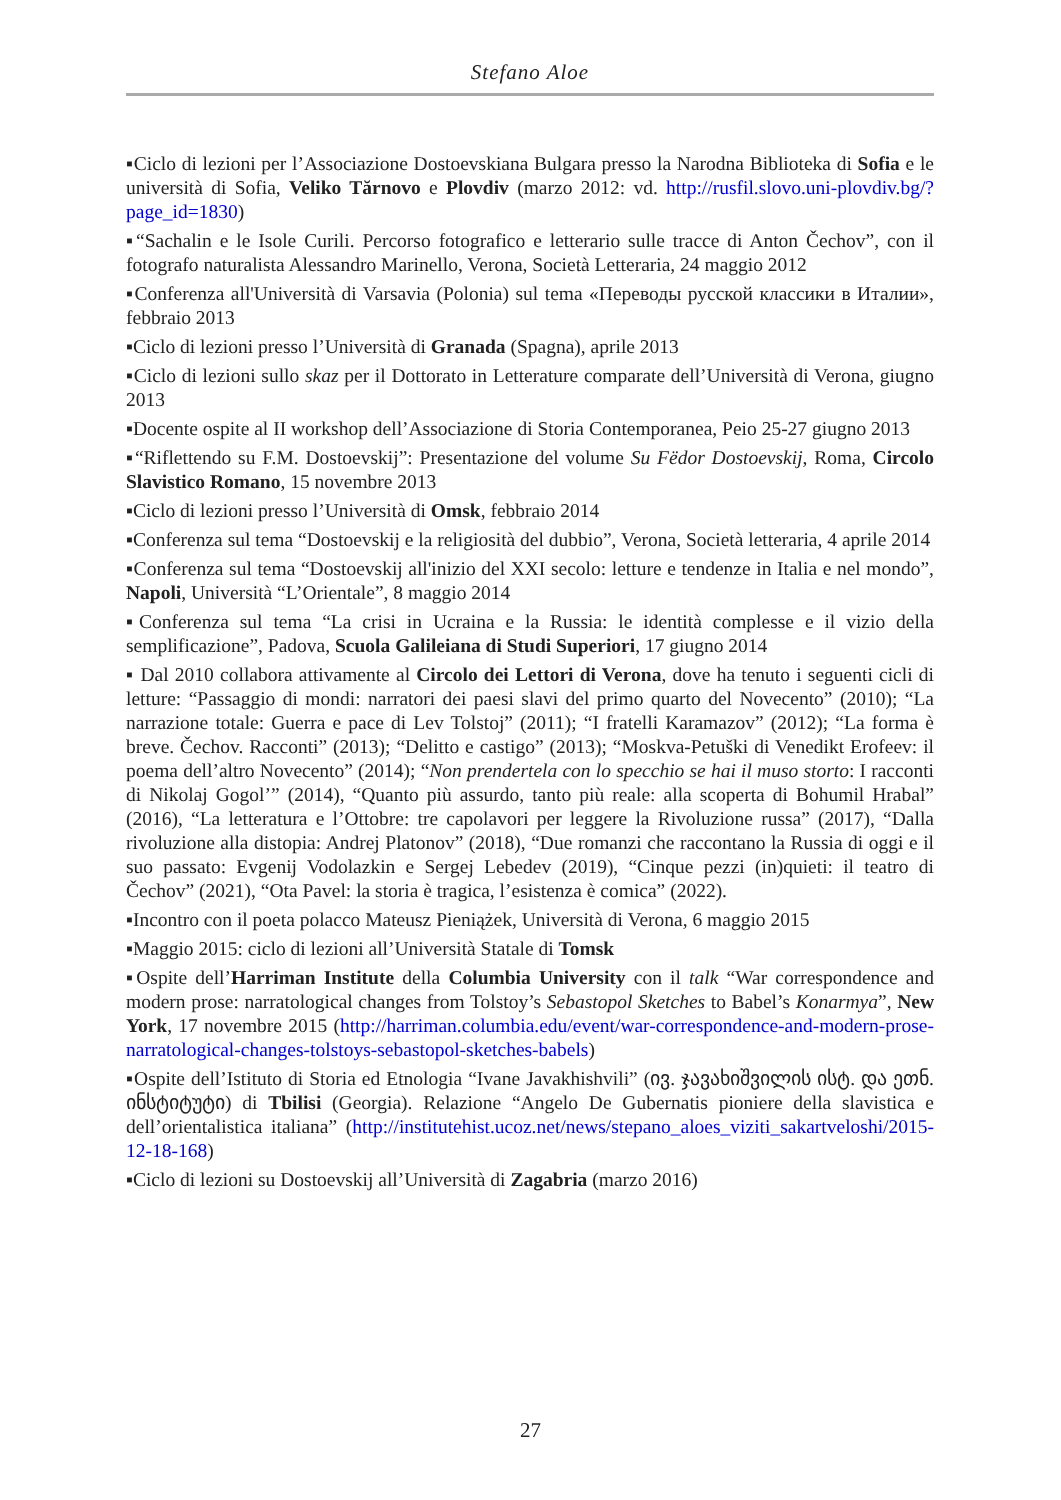Stefano Aloe
▪Ciclo di lezioni per l’Associazione Dostoevskiana Bulgara presso la Narodna Biblioteka di Sofia e le università di Sofia, Veliko Tărnovo e Plovdiv (marzo 2012: vd. http://rusfil.slovo.uni-plovdiv.bg/?page_id=1830)
▪“Sachalin e le Isole Curili. Percorso fotografico e letterario sulle tracce di Anton Čechov”, con il fotografo naturalista Alessandro Marinello, Verona, Società Letteraria, 24 maggio 2012
▪Conferenza all'Università di Varsavia (Polonia) sul tema «Переводы русской классики в Италии», febbraio 2013
▪Ciclo di lezioni presso l’Università di Granada (Spagna), aprile 2013
▪Ciclo di lezioni sullo skaz per il Dottorato in Letterature comparate dell’Università di Verona, giugno 2013
▪Docente ospite al II workshop dell’Associazione di Storia Contemporanea, Peio 25-27 giugno 2013
▪“Riflettendo su F.M. Dostoevskij”: Presentazione del volume Su Fëdor Dostoevskij, Roma, Circolo Slavistico Romano, 15 novembre 2013
▪Ciclo di lezioni presso l’Università di Omsk, febbraio 2014
▪Conferenza sul tema “Dostoevskij e la religiosità del dubbio”, Verona, Società letteraria, 4 aprile 2014
▪Conferenza sul tema “Dostoevskij all'inizio del XXI secolo: letture e tendenze in Italia e nel mondo”, Napoli, Università “L’Orientale”, 8 maggio 2014
▪Conferenza sul tema “La crisi in Ucraina e la Russia: le identità complesse e il vizio della semplificazione”, Padova, Scuola Galileiana di Studi Superiori, 17 giugno 2014
▪ Dal 2010 collabora attivamente al Circolo dei Lettori di Verona, dove ha tenuto i seguenti cicli di letture: “Passaggio di mondi: narratori dei paesi slavi del primo quarto del Novecento” (2010); “La narrazione totale: Guerra e pace di Lev Tolstoj” (2011); “I fratelli Karamazov” (2012); “La forma è breve. Čechov. Racconti” (2013); “Delitto e castigo” (2013); “Moskva-Petuški di Venedikt Erofeev: il poema dell’altro Novecento” (2014); “Non prendertela con lo specchio se hai il muso storto: I racconti di Nikolaj Gogol’” (2014), “Quanto più assurdo, tanto più reale: alla scoperta di Bohumil Hrabal” (2016), “La letteratura e l’Ottobre: tre capolavori per leggere la Rivoluzione russa” (2017), “Dalla rivoluzione alla distopia: Andrej Platonov” (2018), “Due romanzi che raccontano la Russia di oggi e il suo passato: Evgenij Vodolazkin e Sergej Lebedev (2019), “Cinque pezzi (in)quieti: il teatro di Čechov” (2021), “Ota Pavel: la storia è tragica, l’esistenza è comica” (2022).
▪Incontro con il poeta polacco Mateusz Pieniążek, Università di Verona, 6 maggio 2015
▪Maggio 2015: ciclo di lezioni all’Università Statale di Tomsk
▪Ospite dell’Harriman Institute della Columbia University con il talk “War correspondence and modern prose: narratological changes from Tolstoy’s Sebastopol Sketches to Babel’s Konarmya”, New York, 17 novembre 2015 (http://harriman.columbia.edu/event/war-correspondence-and-modern-prose-narratological-changes-tolstoys-sebastopol-sketches-babels)
▪Ospite dell’Istituto di Storia ed Etnologia “Ivane Javakhishvili” (ივ. ჯავახიშვილის ისტ. და ეთნ. ინსტიტუტი) di Tbilisi (Georgia). Relazione “Angelo De Gubernatis pioniere della slavistica e dell’orientalistica italiana” (http://institutehist.ucoz.net/news/stepano_aloes_viziti_sakartveloshi/2015-12-18-168)
▪Ciclo di lezioni su Dostoevskij all’Università di Zagabria (marzo 2016)
27